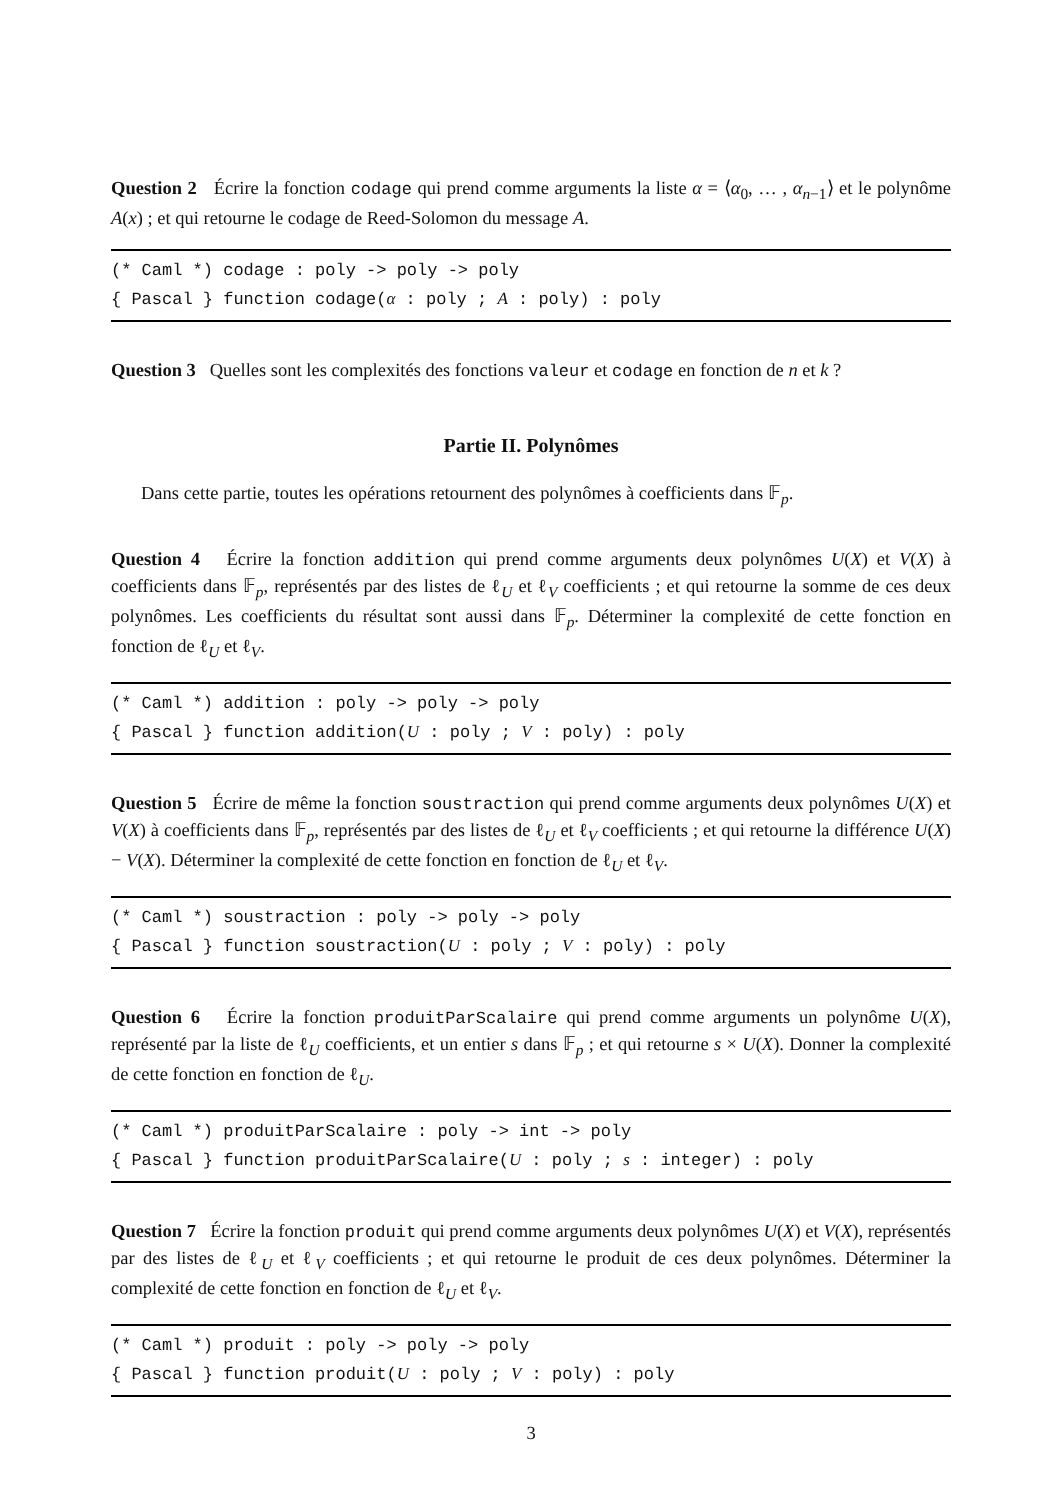Question 2 Écrire la fonction codage qui prend comme arguments la liste α = ⟨α<sub>0</sub>, … , α<sub>n−1</sub>⟩ et le polynôme A(x) ; et qui retourne le codage de Reed-Solomon du message A.
(* Caml *) codage : poly -> poly -> poly
{ Pascal } function codage(α : poly ; A : poly) : poly
Question 3 Quelles sont les complexités des fonctions valeur et codage en fonction de n et k ?
Partie II. Polynômes
Dans cette partie, toutes les opérations retournent des polynômes à coefficients dans 𝔽<sub>p</sub>.
Question 4 Écrire la fonction addition qui prend comme arguments deux polynômes U(X) et V(X) à coefficients dans 𝔽<sub>p</sub>, représentés par des listes de ℓ<sub>U</sub> et ℓ<sub>V</sub> coefficients ; et qui retourne la somme de ces deux polynômes. Les coefficients du résultat sont aussi dans 𝔽<sub>p</sub>. Déterminer la complexité de cette fonction en fonction de ℓ<sub>U</sub> et ℓ<sub>V</sub>.
(* Caml *) addition : poly -> poly -> poly
{ Pascal } function addition(U : poly ; V : poly) : poly
Question 5 Écrire de même la fonction soustraction qui prend comme arguments deux polynômes U(X) et V(X) à coefficients dans 𝔽<sub>p</sub>, représentés par des listes de ℓ<sub>U</sub> et ℓ<sub>V</sub> coefficients ; et qui retourne la différence U(X) − V(X). Déterminer la complexité de cette fonction en fonction de ℓ<sub>U</sub> et ℓ<sub>V</sub>.
(* Caml *) soustraction : poly -> poly -> poly
{ Pascal } function soustraction(U : poly ; V : poly) : poly
Question 6 Écrire la fonction produitParScalaire qui prend comme arguments un polynôme U(X), représenté par la liste de ℓ<sub>U</sub> coefficients, et un entier s dans 𝔽<sub>p</sub> ; et qui retourne s × U(X). Donner la complexité de cette fonction en fonction de ℓ<sub>U</sub>.
(* Caml *) produitParScalaire : poly -> int -> poly
{ Pascal } function produitParScalaire(U : poly ; s : integer) : poly
Question 7 Écrire la fonction produit qui prend comme arguments deux polynômes U(X) et V(X), représentés par des listes de ℓ<sub>U</sub> et ℓ<sub>V</sub> coefficients ; et qui retourne le produit de ces deux polynômes. Déterminer la complexité de cette fonction en fonction de ℓ<sub>U</sub> et ℓ<sub>V</sub>.
(* Caml *) produit : poly -> poly -> poly
{ Pascal } function produit(U : poly ; V : poly) : poly
3